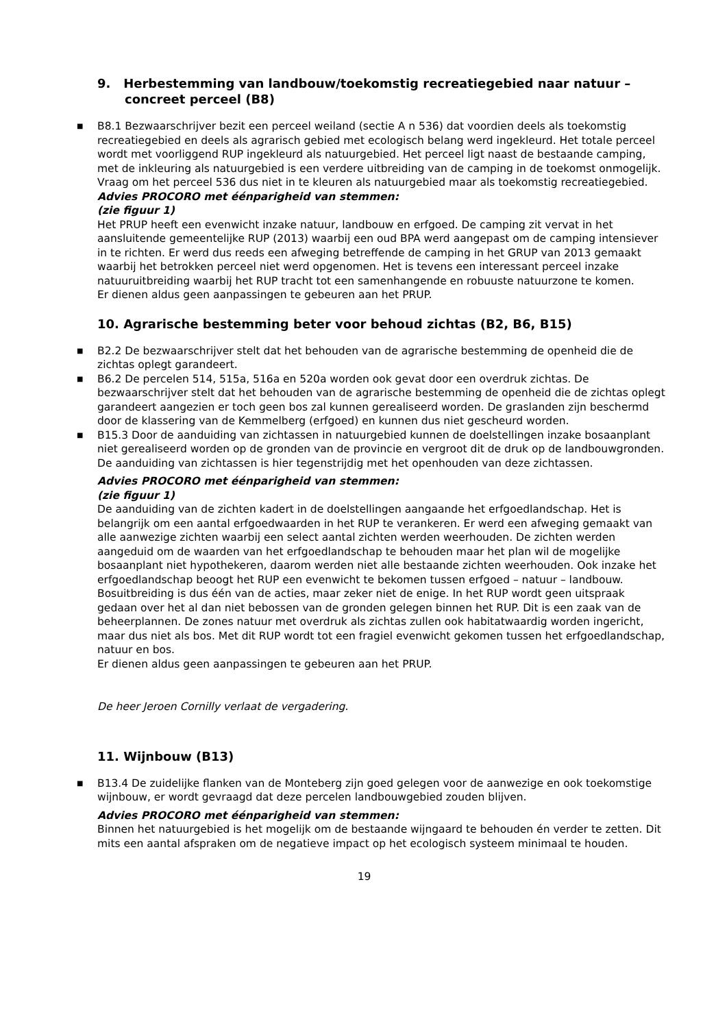9. Herbestemming van landbouw/toekomstig recreatiegebied naar natuur – concreet perceel (B8)
■ B8.1 Bezwaarschrijver bezit een perceel weiland (sectie A n 536) dat voordien deels als toekomstig recreatiegebied en deels als agrarisch gebied met ecologisch belang werd ingekleurd. Het totale perceel wordt met voorliggend RUP ingekleurd als natuurgebied. Het perceel ligt naast de bestaande camping, met de inkleuring als natuurgebied is een verdere uitbreiding van de camping in de toekomst onmogelijk. Vraag om het perceel 536 dus niet in te kleuren als natuurgebied maar als toekomstig recreatiegebied.
Advies PROCORO met éénparigheid van stemmen:
(zie figuur 1)
Het PRUP heeft een evenwicht inzake natuur, landbouw en erfgoed. De camping zit vervat in het aansluitende gemeentelijke RUP (2013) waarbij een oud BPA werd aangepast om de camping intensiever in te richten. Er werd dus reeds een afweging betreffende de camping in het GRUP van 2013 gemaakt waarbij het betrokken perceel niet werd opgenomen. Het is tevens een interessant perceel inzake natuuruitbreiding waarbij het RUP tracht tot een samenhangende en robuuste natuurzone te komen.
Er dienen aldus geen aanpassingen te gebeuren aan het PRUP.
10. Agrarische bestemming beter voor behoud zichtas (B2, B6, B15)
■ B2.2 De bezwaarschrijver stelt dat het behouden van de agrarische bestemming de openheid die de zichtas oplegt garandeert.
■ B6.2 De percelen 514, 515a, 516a en 520a worden ook gevat door een overdruk zichtas. De bezwaarschrijver stelt dat het behouden van de agrarische bestemming de openheid die de zichtas oplegt garandeert aangezien er toch geen bos zal kunnen gerealiseerd worden. De graslanden zijn beschermd door de klassering van de Kemmelberg (erfgoed) en kunnen dus niet gescheurd worden.
■ B15.3 Door de aanduiding van zichtassen in natuurgebied kunnen de doelstellingen inzake bosaanplant niet gerealiseerd worden op de gronden van de provincie en vergroot dit de druk op de landbouwgronden. De aanduiding van zichtassen is hier tegenstrijdig met het openhouden van deze zichtassen.
Advies PROCORO met éénparigheid van stemmen:
(zie figuur 1)
De aanduiding van de zichten kadert in de doelstellingen aangaande het erfgoedlandschap. Het is belangrijk om een aantal erfgoedwaarden in het RUP te verankeren. Er werd een afweging gemaakt van alle aanwezige zichten waarbij een select aantal zichten werden weerhouden. De zichten werden aangeduid om de waarden van het erfgoedlandschap te behouden maar het plan wil de mogelijke bosaanplant niet hypothekeren, daarom werden niet alle bestaande zichten weerhouden. Ook inzake het erfgoedlandschap beoogt het RUP een evenwicht te bekomen tussen erfgoed – natuur – landbouw.
Bosuitbreiding is dus één van de acties, maar zeker niet de enige. In het RUP wordt geen uitspraak gedaan over het al dan niet bebossen van de gronden gelegen binnen het RUP. Dit is een zaak van de beheerplannen. De zones natuur met overdruk als zichtas zullen ook habitatwaardig worden ingericht, maar dus niet als bos. Met dit RUP wordt tot een fragiel evenwicht gekomen tussen het erfgoedlandschap, natuur en bos.
Er dienen aldus geen aanpassingen te gebeuren aan het PRUP.
De heer Jeroen Cornilly verlaat de vergadering.
11. Wijnbouw (B13)
■ B13.4 De zuidelijke flanken van de Monteberg zijn goed gelegen voor de aanwezige en ook toekomstige wijnbouw, er wordt gevraagd dat deze percelen landbouwgebied zouden blijven.
Advies PROCORO met éénparigheid van stemmen:
Binnen het natuurgebied is het mogelijk om de bestaande wijngaard te behouden én verder te zetten. Dit mits een aantal afspraken om de negatieve impact op het ecologisch systeem minimaal te houden.
19